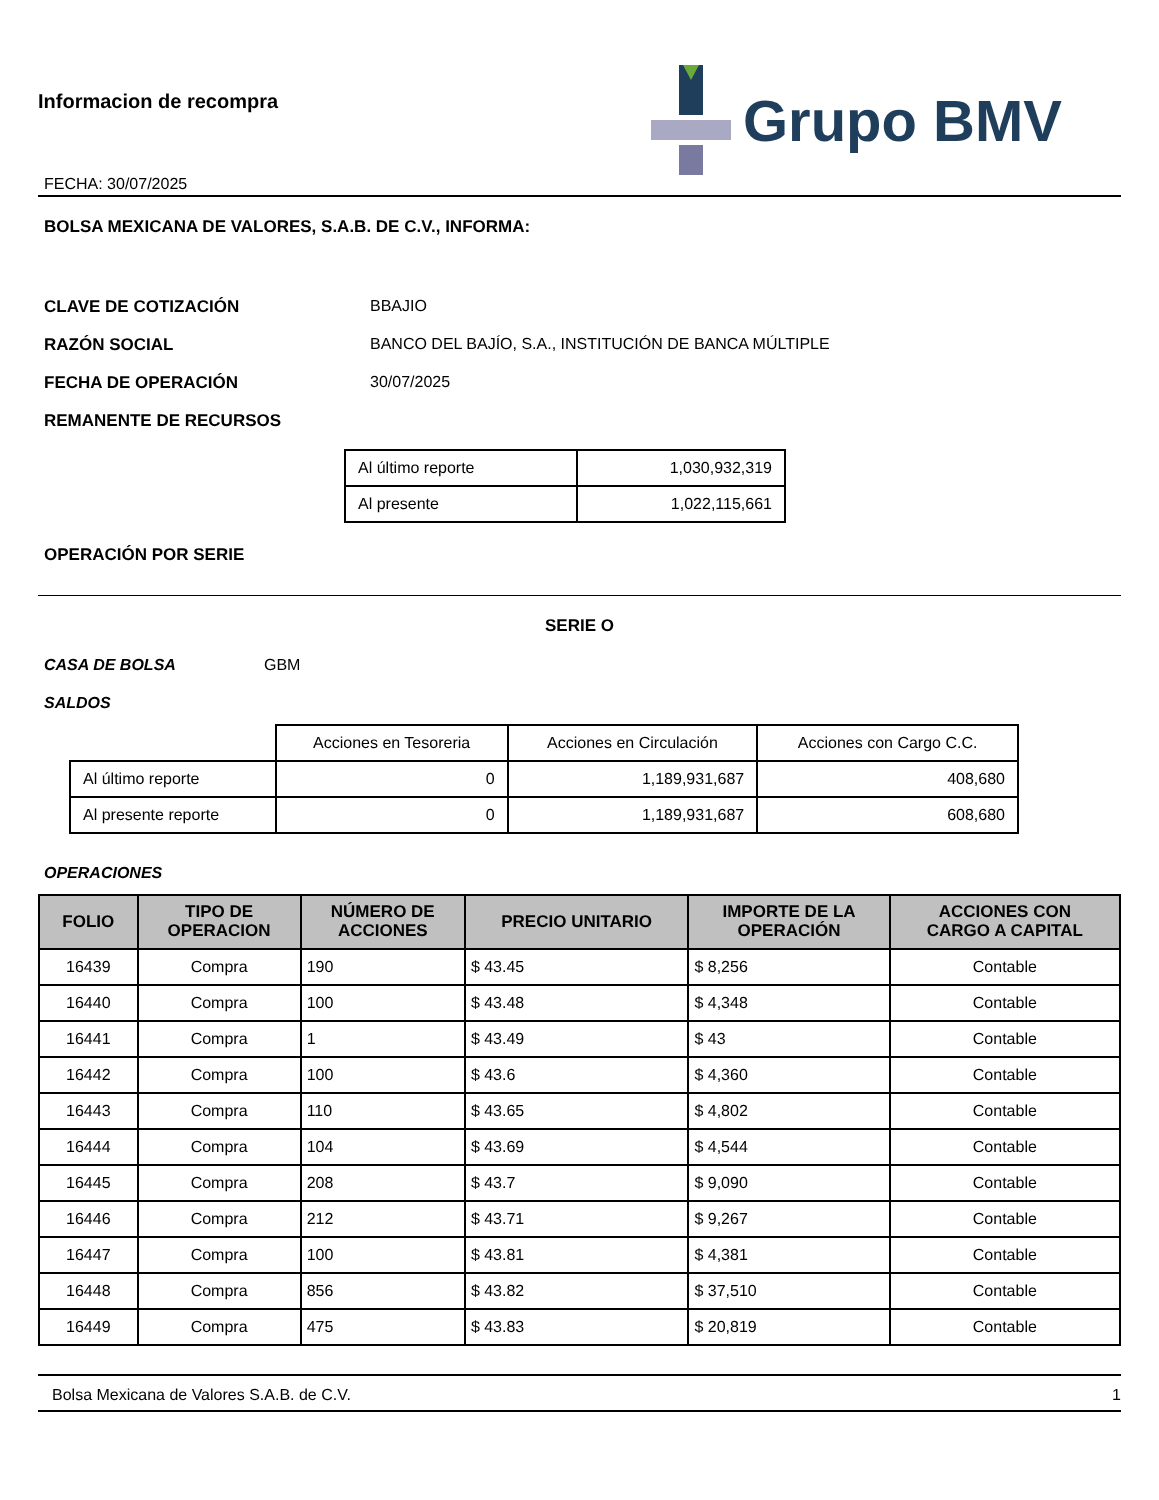Informacion de recompra
FECHA: 30/07/2025
Grupo BMV
BOLSA MEXICANA DE VALORES, S.A.B. DE C.V., INFORMA:
CLAVE DE COTIZACIÓN BBAJIO
RAZÓN SOCIAL BANCO DEL BAJÍO, S.A., INSTITUCIÓN DE BANCA MÚLTIPLE
FECHA DE OPERACIÓN 30/07/2025
REMANENTE DE RECURSOS
| Al último reporte | 1,030,932,319 |
| Al presente | 1,022,115,661 |
OPERACIÓN POR SERIE
SERIE O
CASA DE BOLSA GBM
SALDOS
| | Acciones en Tesoreria | Acciones en Circulación | Acciones con Cargo C.C. |
| Al último reporte | 0 | 1,189,931,687 | 408,680 |
| Al presente reporte | 0 | 1,189,931,687 | 608,680 |
OPERACIONES
| FOLIO | TIPO DE OPERACION | NÚMERO DE ACCIONES | PRECIO UNITARIO | IMPORTE DE LA OPERACIÓN | ACCIONES CON CARGO A CAPITAL |
| --- | --- | --- | --- | --- | --- |
| 16439 | Compra | 190 | $ 43.45 | $ 8,256 | Contable |
| 16440 | Compra | 100 | $ 43.48 | $ 4,348 | Contable |
| 16441 | Compra | 1 | $ 43.49 | $ 43 | Contable |
| 16442 | Compra | 100 | $ 43.6 | $ 4,360 | Contable |
| 16443 | Compra | 110 | $ 43.65 | $ 4,802 | Contable |
| 16444 | Compra | 104 | $ 43.69 | $ 4,544 | Contable |
| 16445 | Compra | 208 | $ 43.7 | $ 9,090 | Contable |
| 16446 | Compra | 212 | $ 43.71 | $ 9,267 | Contable |
| 16447 | Compra | 100 | $ 43.81 | $ 4,381 | Contable |
| 16448 | Compra | 856 | $ 43.82 | $ 37,510 | Contable |
| 16449 | Compra | 475 | $ 43.83 | $ 20,819 | Contable |
Bolsa Mexicana de Valores S.A.B. de C.V. 1